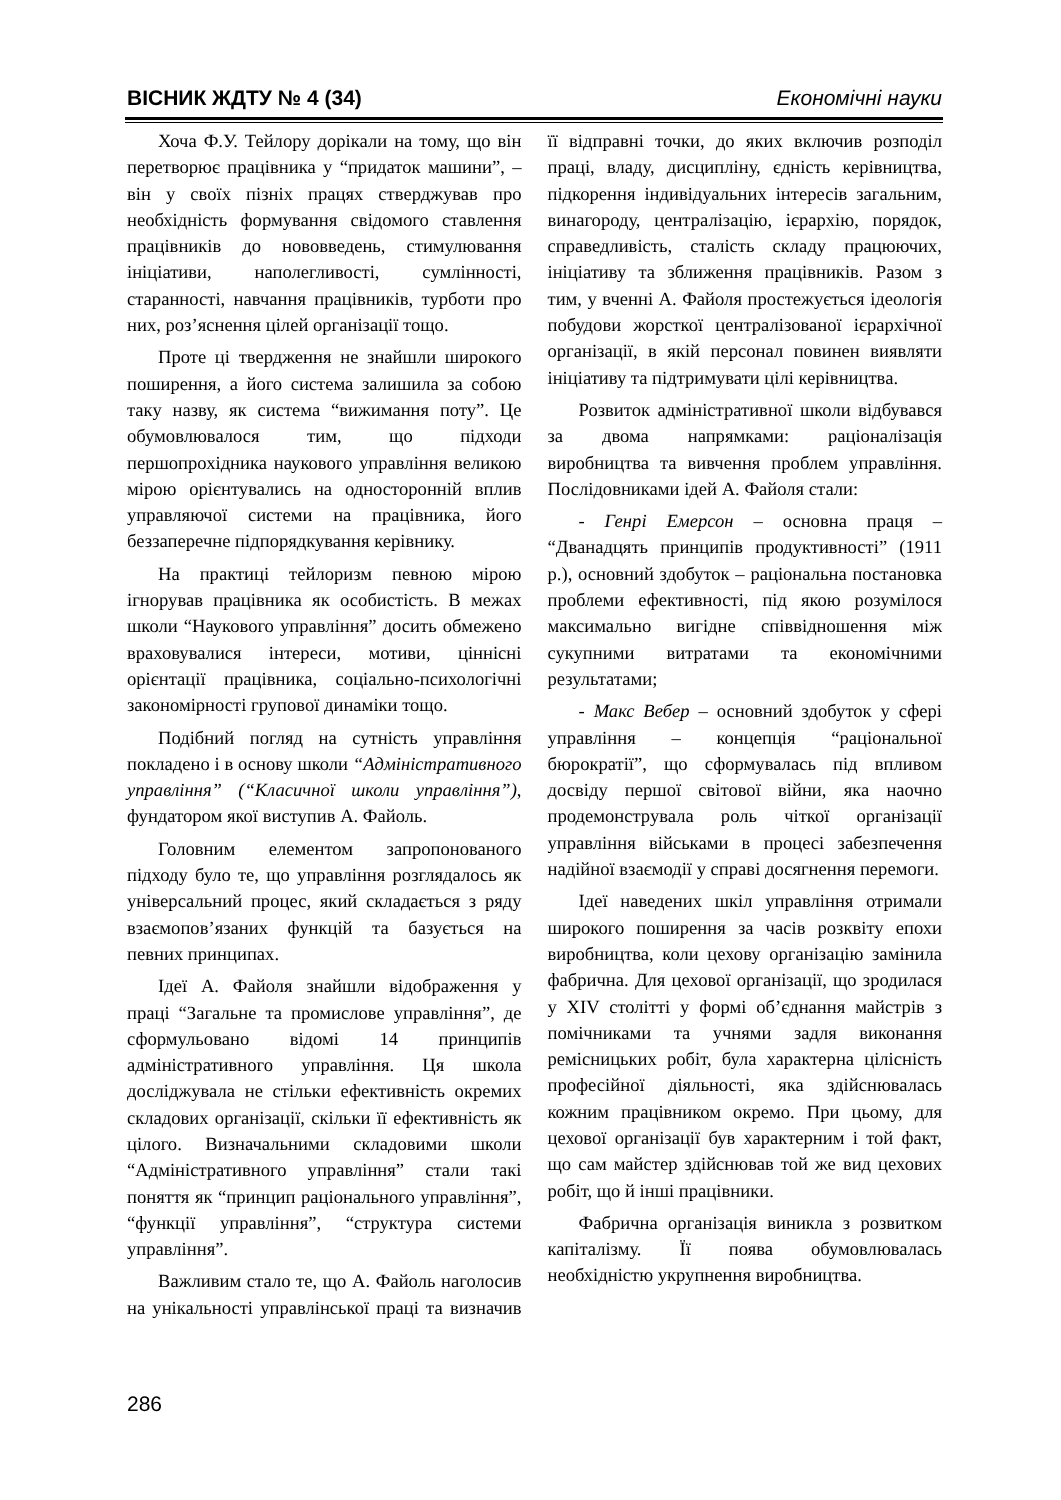ВІСНИК ЖДТУ № 4 (34) Економічні науки
Хоча Ф.У. Тейлору дорікали на тому, що він перетворює працівника у “придаток машини”, – він у своїх пізніх працях стверджував про необхідність формування свідомого ставлення працівників до нововведень, стимулювання ініціативи, наполегливості, сумлінності, старанності, навчання працівників, турботи про них, роз’яснення цілей організації тощо.
Проте ці твердження не знайшли широкого поширення, а його система залишила за собою таку назву, як система “вижимання поту”. Це обумовлювалося тим, що підходи першопрохідника наукового управління великою мірою орієнтувались на односторонній вплив управляючої системи на працівника, його беззаперечне підпорядкування керівнику.
На практиці тейлоризм певною мірою ігнорував працівника як особистість. В межах школи “Наукового управління” досить обмежено враховувалися інтереси, мотиви, ціннісні орієнтації працівника, соціально-психологічні закономірності групової динаміки тощо.
Подібний погляд на сутність управління покладено і в основу школи “Адміністративного управління” (“Класичної школи управління”), фундатором якої виступив А. Файоль.
Головним елементом запропонованого підходу було те, що управління розглядалось як універсальний процес, який складається з ряду взаємопов’язаних функцій та базується на певних принципах.
Ідеї А. Файоля знайшли відображення у праці “Загальне та промислове управління”, де сформульовано відомі 14 принципів адміністративного управління. Ця школа досліджувала не стільки ефективність окремих складових організації, скільки її ефективність як цілого. Визначальними складовими школи “Адміністративного управління” стали такі поняття як “принцип раціонального управління”, “функції управління”, “структура системи управління”.
Важливим стало те, що А. Файоль наголосив на унікальності управлінської праці та визначив її відправні точки, до яких включив розподіл праці, владу, дисципліну, єдність керівництва, підкорення індивідуальних інтересів загальним, винагороду, централізацію, ієрархію, порядок, справедливість, сталість складу працюючих, ініціативу та зближення працівників. Разом з тим, у вченні А. Файоля простежується ідеологія побудови жорсткої централізованої ієрархічної організації, в якій персонал повинен виявляти ініціативу та підтримувати цілі керівництва.
Розвиток адміністративної школи відбувався за двома напрямками: раціоналізація виробництва та вивчення проблем управління. Послідовниками ідей А. Файоля стали:
- Генрі Емерсон – основна праця – “Дванадцять принципів продуктивності” (1911 р.), основний здобуток – раціональна постановка проблеми ефективності, під якою розумілося максимально вигідне співвідношення між сукупними витратами та економічними результатами;
- Макс Вебер – основний здобуток у сфері управління – концепція “раціональної бюрократії”, що сформувалась під впливом досвіду першої світової війни, яка наочно продемонструвала роль чіткої організації управління військами в процесі забезпечення надійної взаємодії у справі досягнення перемоги.
Ідеї наведених шкіл управління отримали широкого поширення за часів розквіту епохи виробництва, коли цехову організацію замінила фабрична. Для цехової організації, що зродилася у XIV столітті у формі об’єднання майстрів з помічниками та учнями задля виконання ремісницьких робіт, була характерна цілісність професійної діяльності, яка здійснювалась кожним працівником окремо. При цьому, для цехової організації був характерним і той факт, що сам майстер здійснював той же вид цехових робіт, що й інші працівники.
Фабрична організація виникла з розвитком капіталізму. Її поява обумовлювалась необхідністю укрупнення виробництва.
286